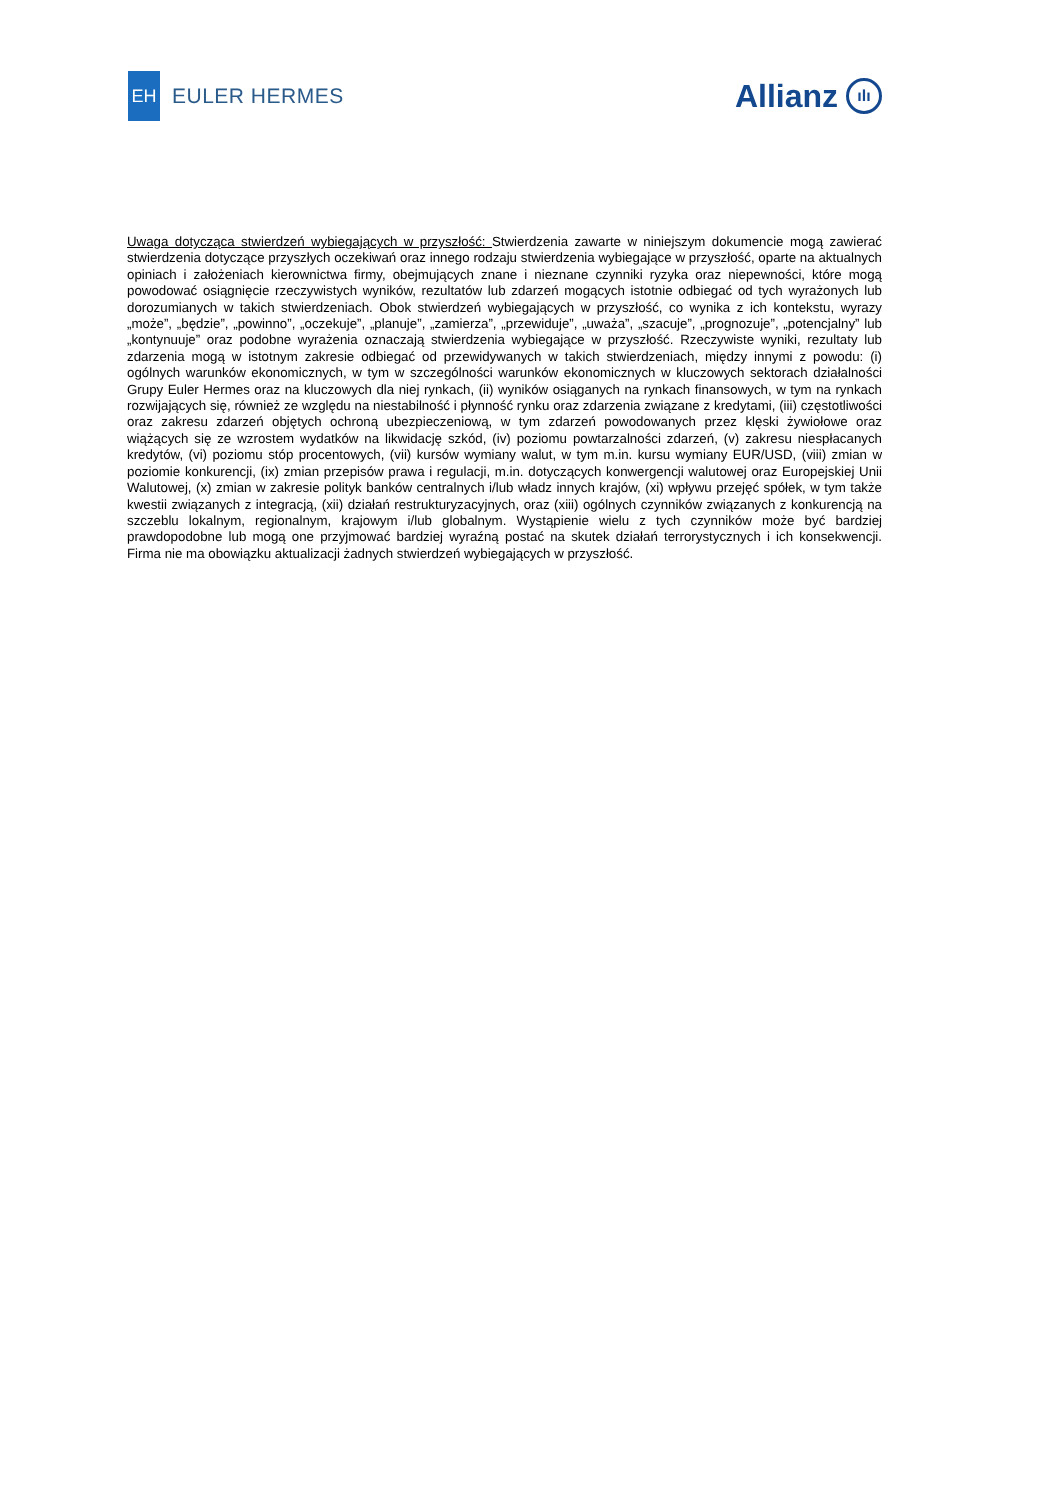EH
EULER HERMES
Allianz ılı
Uwaga dotycząca stwierdzeń wybiegających w przyszłość: Stwierdzenia zawarte w niniejszym dokumencie mogą zawierać stwierdzenia dotyczące przyszłych oczekiwań oraz innego rodzaju stwierdzenia wybiegające w przyszłość, oparte na aktualnych opiniach i założeniach kierownictwa firmy, obejmujących znane i nieznane czynniki ryzyka oraz niepewności, które mogą powodować osiągnięcie rzeczywistych wyników, rezultatów lub zdarzeń mogących istotnie odbiegać od tych wyrażonych lub dorozumianych w takich stwierdzeniach. Obok stwierdzeń wybiegających w przyszłość, co wynika z ich kontekstu, wyrazy „może”, „będzie”, „powinno”, „oczekuje”, „planuje”, „zamierza”, „przewiduje”, „uważa”, „szacuje”, „prognozuje”, „potencjalny” lub „kontynuuje” oraz podobne wyrażenia oznaczają stwierdzenia wybiegające w przyszłość. Rzeczywiste wyniki, rezultaty lub zdarzenia mogą w istotnym zakresie odbiegać od przewidywanych w takich stwierdzeniach, między innymi z powodu: (i) ogólnych warunków ekonomicznych, w tym w szczególności warunków ekonomicznych w kluczowych sektorach działalności Grupy Euler Hermes oraz na kluczowych dla niej rynkach, (ii) wyników osiąganych na rynkach finansowych, w tym na rynkach rozwijających się, również ze względu na niestabilność i płynność rynku oraz zdarzenia związane z kredytami, (iii) częstotliwości oraz zakresu zdarzeń objętych ochroną ubezpieczeniową, w tym zdarzeń powodowanych przez klęski żywiołowe oraz wiążących się ze wzrostem wydatków na likwidację szkód, (iv) poziomu powtarzalności zdarzeń, (v) zakresu niespłacanych kredytów, (vi) poziomu stóp procentowych, (vii) kursów wymiany walut, w tym m.in. kursu wymiany EUR/USD, (viii) zmian w poziomie konkurencji, (ix) zmian przepisów prawa i regulacji, m.in. dotyczących konwergencji walutowej oraz Europejskiej Unii Walutowej, (x) zmian w zakresie polityk banków centralnych i/lub władz innych krajów, (xi) wpływu przejęć spółek, w tym także kwestii związanych z integracją, (xii) działań restrukturyzacyjnych, oraz (xiii) ogólnych czynników związanych z konkurencją na szczeblu lokalnym, regionalnym, krajowym i/lub globalnym. Wystąpienie wielu z tych czynników może być bardziej prawdopodobne lub mogą one przyjmować bardziej wyraźną postać na skutek działań terrorystycznych i ich konsekwencji. Firma nie ma obowiązku aktualizacji żadnych stwierdzeń wybiegających w przyszłość.